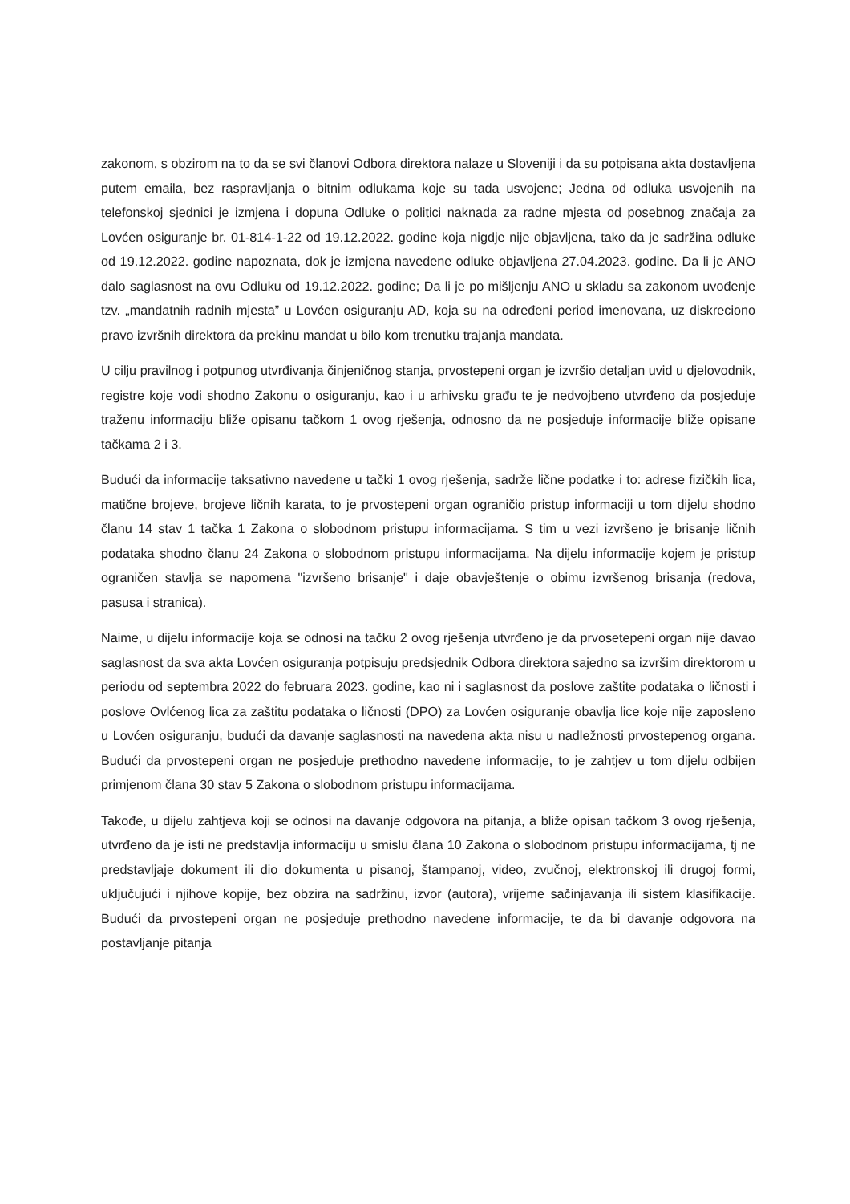zakonom, s obzirom na to da se svi članovi Odbora direktora nalaze u Sloveniji i da su potpisana akta dostavljena putem emaila, bez raspravljanja o bitnim odlukama koje su tada usvojene; Jedna od odluka usvojenih na telefonskoj sjednici je izmjena i dopuna Odluke o politici naknada za radne mjesta od posebnog značaja za Lovćen osiguranje br. 01-814-1-22 od 19.12.2022. godine koja nigdje nije objavljena, tako da je sadržina odluke od 19.12.2022. godine napoznata, dok je izmjena navedene odluke objavljena 27.04.2023. godine. Da li je ANO dalo saglasnost na ovu Odluku od 19.12.2022. godine; Da li je po mišljenju ANO u skladu sa zakonom uvođenje tzv. „mandatnih radnih mjesta” u Lovćen osiguranju AD, koja su na određeni period imenovana, uz diskreciono pravo izvršnih direktora da prekinu mandat u bilo kom trenutku trajanja mandata.
U cilju pravilnog i potpunog utvrđivanja činjeničnog stanja, prvostepeni organ je izvršio detaljan uvid u djelovodnik, registre koje vodi shodno Zakonu o osiguranju, kao i u arhivsku građu te je nedvojbeno utvrđeno da posjeduje traženu informaciju bliže opisanu tačkom 1 ovog rješenja, odnosno da ne posjeduje informacije bliže opisane tačkama 2 i 3.
Budući da informacije taksativno navedene u tački 1 ovog rješenja, sadrže lične podatke i to: adrese fizičkih lica, matične brojeve, brojeve ličnih karata, to je prvostepeni organ ograničio pristup informaciji u tom dijelu shodno članu 14 stav 1 tačka 1 Zakona o slobodnom pristupu informacijama. S tim u vezi izvršeno je brisanje ličnih podataka shodno članu 24 Zakona o slobodnom pristupu informacijama. Na dijelu informacije kojem je pristup ograničen stavlja se napomena "izvršeno brisanje" i daje obavještenje o obimu izvršenog brisanja (redova, pasusa i stranica).
Naime, u dijelu informacije koja se odnosi na tačku 2 ovog rješenja utvrđeno je da prvosetepeni organ nije davao saglasnost da sva akta Lovćen osiguranja potpisuju predsjednik Odbora direktora sajedno sa izvršim direktorom u periodu od septembra 2022 do februara 2023. godine, kao ni i saglasnost da poslove zaštite podataka o ličnosti i poslove Ovlćenog lica za zaštitu podataka o ličnosti (DPO) za Lovćen osiguranje obavlja lice koje nije zaposleno u Lovćen osiguranju, budući da davanje saglasnosti na navedena akta nisu u nadležnosti prvostepenog organa. Budući da prvostepeni organ ne posjeduje prethodno navedene informacije, to je zahtjev u tom dijelu odbijen primjenom člana 30 stav 5 Zakona o slobodnom pristupu informacijama.
Takođe, u dijelu zahtjeva koji se odnosi na davanje odgovora na pitanja, a bliže opisan tačkom 3 ovog rješenja, utvrđeno da je isti ne predstavlja informaciju u smislu člana 10 Zakona o slobodnom pristupu informacijama, tj ne predstavljaje dokument ili dio dokumenta u pisanoj, štampanoj, video, zvučnoj, elektronskoj ili drugoj formi, uključujući i njihove kopije, bez obzira na sadržinu, izvor (autora), vrijeme sačinjavanja ili sistem klasifikacije. Budući da prvostepeni organ ne posjeduje prethodno navedene informacije, te da bi davanje odgovora na postavljanje pitanja